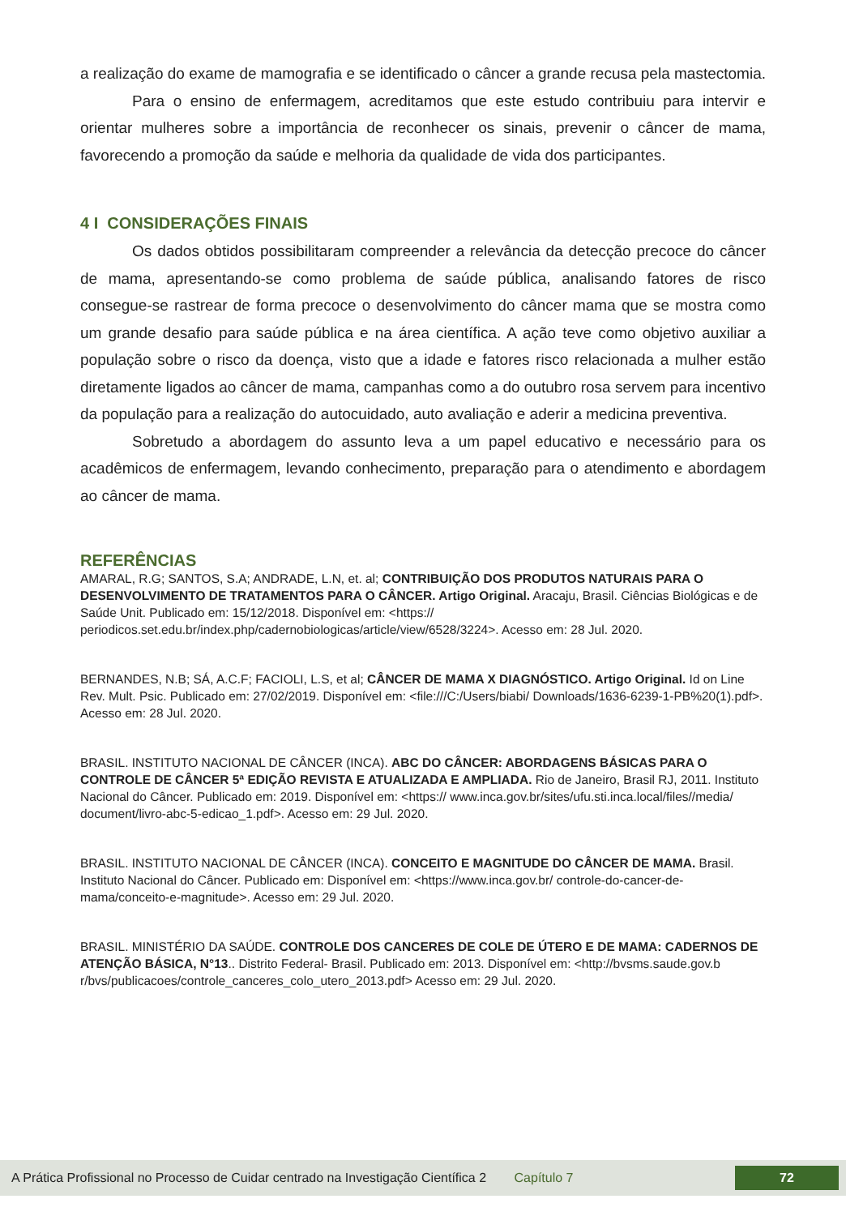a realização do exame de mamografia e se identificado o câncer a grande recusa pela mastectomia.
Para o ensino de enfermagem, acreditamos que este estudo contribuiu para intervir e orientar mulheres sobre a importância de reconhecer os sinais, prevenir o câncer de mama, favorecendo a promoção da saúde e melhoria da qualidade de vida dos participantes.
4 I CONSIDERAÇÕES FINAIS
Os dados obtidos possibilitaram compreender a relevância da detecção precoce do câncer de mama, apresentando-se como problema de saúde pública, analisando fatores de risco consegue-se rastrear de forma precoce o desenvolvimento do câncer mama que se mostra como um grande desafio para saúde pública e na área científica. A ação teve como objetivo auxiliar a população sobre o risco da doença, visto que a idade e fatores risco relacionada a mulher estão diretamente ligados ao câncer de mama, campanhas como a do outubro rosa servem para incentivo da população para a realização do autocuidado, auto avaliação e aderir a medicina preventiva.
Sobretudo a abordagem do assunto leva a um papel educativo e necessário para os acadêmicos de enfermagem, levando conhecimento, preparação para o atendimento e abordagem ao câncer de mama.
REFERÊNCIAS
AMARAL, R.G; SANTOS, S.A; ANDRADE, L.N, et. al; CONTRIBUIÇÃO DOS PRODUTOS NATURAIS PARA O DESENVOLVIMENTO DE TRATAMENTOS PARA O CÂNCER. Artigo Original. Aracaju, Brasil. Ciências Biológicas e de Saúde Unit. Publicado em: 15/12/2018. Disponível em: <https:// periodicos.set.edu.br/index.php/cadernobiologicas/article/view/6528/3224>. Acesso em: 28 Jul. 2020.
BERNANDES, N.B; SÁ, A.C.F; FACIOLI, L.S, et al; CÂNCER DE MAMA X DIAGNÓSTICO. Artigo Original. Id on Line Rev. Mult. Psic. Publicado em: 27/02/2019. Disponível em: <file:///C:/Users/biabi/ Downloads/1636-6239-1-PB%20(1).pdf>. Acesso em: 28 Jul. 2020.
BRASIL. INSTITUTO NACIONAL DE CÂNCER (INCA). ABC DO CÂNCER: ABORDAGENS BÁSICAS PARA O CONTROLE DE CÂNCER 5ª EDIÇÃO REVISTA E ATUALIZADA E AMPLIADA. Rio de Janeiro, Brasil RJ, 2011. Instituto Nacional do Câncer. Publicado em: 2019. Disponível em: <https:// www.inca.gov.br/sites/ufu.sti.inca.local/files//media/ document/livro-abc-5-edicao_1.pdf>. Acesso em: 29 Jul. 2020.
BRASIL. INSTITUTO NACIONAL DE CÂNCER (INCA). CONCEITO E MAGNITUDE DO CÂNCER DE MAMA. Brasil. Instituto Nacional do Câncer. Publicado em: Disponível em: <https://www.inca.gov.br/ controle-do-cancer-de-mama/conceito-e-magnitude>. Acesso em: 29 Jul. 2020.
BRASIL. MINISTÉRIO DA SAÚDE. CONTROLE DOS CANCERES DE COLE DE ÚTERO E DE MAMA: CADERNOS DE ATENÇÃO BÁSICA, N°13.. Distrito Federal- Brasil. Publicado em: 2013. Disponível em: <http://bvsms.saude.gov.b r/bvs/publicacoes/controle_canceres_colo_utero_2013.pdf> Acesso em: 29 Jul. 2020.
A Prática Profissional no Processo de Cuidar centrado na Investigação Científica 2 Capítulo 7 72